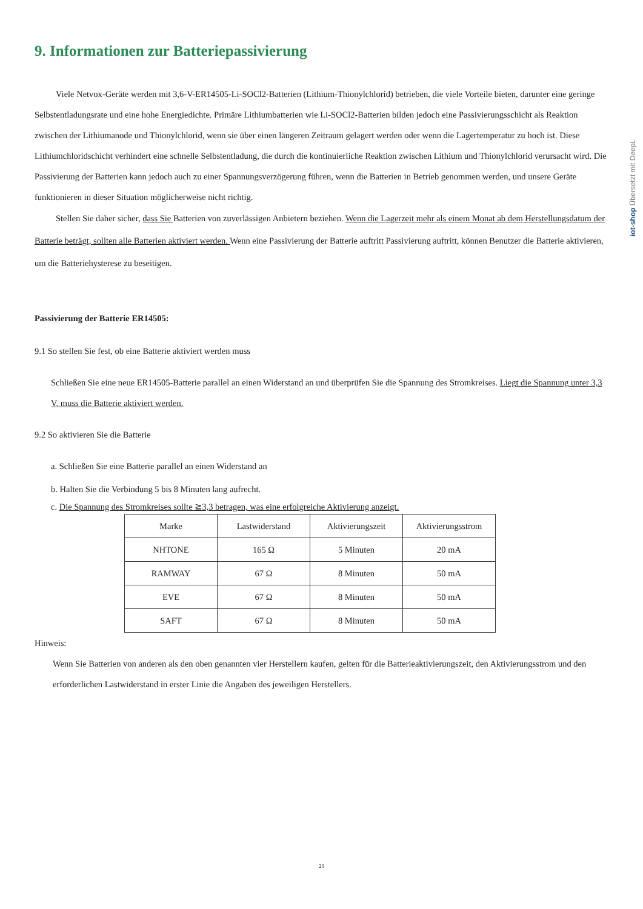9. Informationen zur Batteriepassivierung
Viele Netvox-Geräte werden mit 3,6-V-ER14505-Li-SOCl2-Batterien (Lithium-Thionylchlorid) betrieben, die viele Vorteile bieten, darunter eine geringe Selbstentladungsrate und eine hohe Energiedichte. Primäre Lithiumbatterien wie Li-SOCl2-Batterien bilden jedoch eine Passivierungsschicht als Reaktion zwischen der Lithiumanode und Thionylchlorid, wenn sie über einen längeren Zeitraum gelagert werden oder wenn die Lagertemperatur zu hoch ist. Diese Lithiumchloridschicht verhindert eine schnelle Selbstentladung, die durch die kontinuierliche Reaktion zwischen Lithium und Thionylchlorid verursacht wird. Die Passivierung der Batterien kann jedoch auch zu einer Spannungsverzögerung führen, wenn die Batterien in Betrieb genommen werden, und unsere Geräte funktionieren in dieser Situation möglicherweise nicht richtig.
Stellen Sie daher sicher, dass Sie Batterien von zuverlässigen Anbietern beziehen. Wenn die Lagerzeit mehr als einem Monat ab dem Herstellungsdatum der Batterie beträgt, sollten alle Batterien aktiviert werden. Wenn eine Passivierung der Batterie auftritt Passivierung auftritt, können Benutzer die Batterie aktivieren, um die Batteriehysterese zu beseitigen.
Passivierung der Batterie ER14505:
9.1 So stellen Sie fest, ob eine Batterie aktiviert werden muss
Schließen Sie eine neue ER14505-Batterie parallel an einen Widerstand an und überprüfen Sie die Spannung des Stromkreises. Liegt die Spannung unter 3,3 V, muss die Batterie aktiviert werden.
9.2 So aktivieren Sie die Batterie
a. Schließen Sie eine Batterie parallel an einen Widerstand an
b. Halten Sie die Verbindung 5 bis 8 Minuten lang aufrecht.
c. Die Spannung des Stromkreises sollte ≧3,3 betragen, was eine erfolgreiche Aktivierung anzeigt.
| Marke | Lastwiderstand | Aktivierungszeit | Aktivierungsstrom |
| NHTONE | 165 Ω | 5 Minuten | 20 mA |
| RAMWAY | 67 Ω | 8 Minuten | 50 mA |
| EVE | 67 Ω | 8 Minuten | 50 mA |
| SAFT | 67 Ω | 8 Minuten | 50 mA |
Hinweis:
Wenn Sie Batterien von anderen als den oben genannten vier Herstellern kaufen, gelten für die Batterieaktivierungszeit, den Aktivierungsstrom und den erforderlichen Lastwiderstand in erster Linie die Angaben des jeweiligen Herstellers.
iot-shop Übersetzt mit DeepL
20